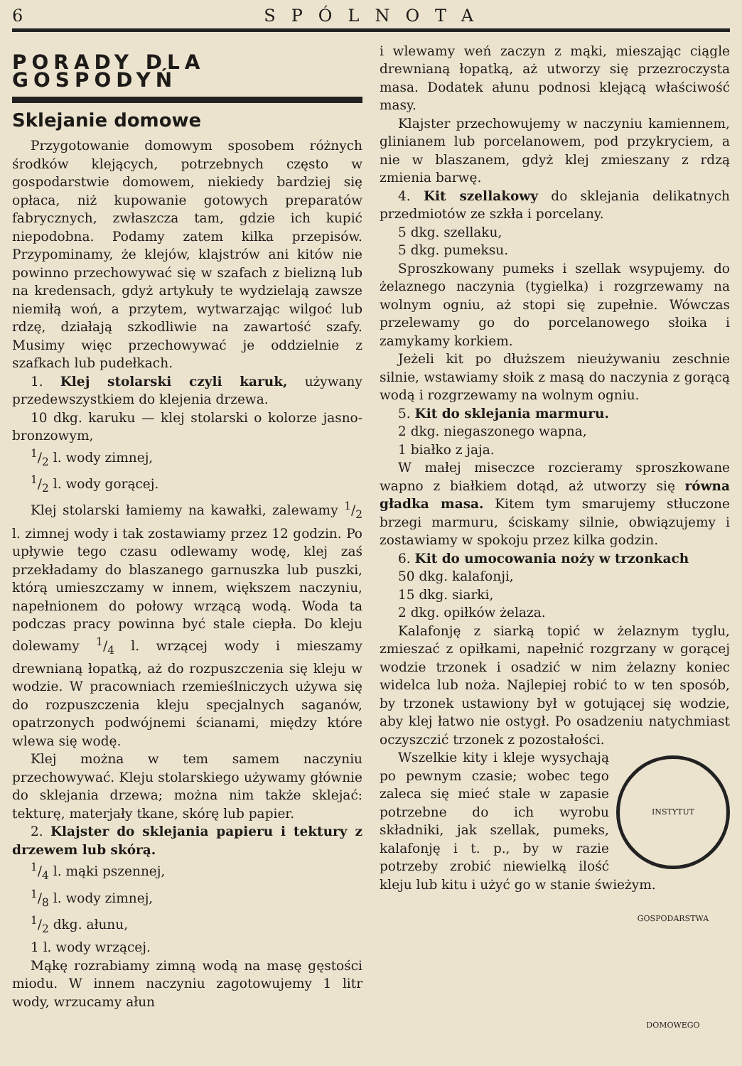6 SPÓLNOTA
PORADY DLA GOSPODYŃ
Sklejanie domowe
Przygotowanie domowym sposobem różnych środków klejących, potrzebnych często w gospodarstwie domowem, niekiedy bardziej się opłaca, niż kupowanie gotowych preparatów fabrycznych, zwłaszcza tam, gdzie ich kupić niepodobna. Podamy zatem kilka przepisów. Przypominamy, że klejów, klajstrów ani kitów nie powinno przechowywać się w szafach z bielizną lub na kredensach, gdyż artykuły te wydzielają zawsze niemiłą woń, a przytem, wytwarzając wilgoć lub rdzę, działają szkodliwie na zawartość szafy. Musimy więc przechowywać je oddzielnie z szafkach lub pudełkach.
1. Klej stolarski czyli karuk, używany przedewszystkiem do klejenia drzewa.
10 dkg. karuku — klej stolarski o kolorze jasno-bronzowym,
1/2 l. wody zimnej,
1/2 l. wody gorącej.
Klej stolarski łamiemy na kawałki, zalewamy 1/2 l. zimnej wody i tak zostawiamy przez 12 godzin. Po upływie tego czasu odlewamy wodę, klej zaś przekładamy do blaszanego garnuszka lub puszki, którą umieszczamy w innem, większem naczyniu, napełnionem do połowy wrzącą wodą. Woda ta podczas pracy powinna być stale ciepła. Do kleju dolewamy 1/4 l. wrzącej wody i mieszamy drewnianą łopatką, aż do rozpuszczenia się kleju w wodzie. W pracowniach rzemieślniczych używa się do rozpuszczenia kleju specjalnych saganów, opatrzonych podwójnemi ścianami, między które wlewa się wodę.
Klej można w tem samem naczyniu przechowywać. Kleju stolarskiego używamy głównie do sklejania drzewa; można nim także sklejać: tekturę, materjały tkane, skórę lub papier.
2. Klajster do sklejania papieru i tektury z drzewem lub skórą.
1/4 l. mąki pszennej,
1/8 l. wody zimnej,
1/2 dkg. ałunu,
1 l. wody wrzącej.
Mąkę rozrabiamy zimną wodą na masę gęstości miodu. W innem naczyniu zagotowujemy 1 litr wody, wrzucamy ałun
i wlewamy weń zaczyn z mąki, mieszając ciągle drewnianą łopatką, aż utworzy się przezroczysta masa. Dodatek ałunu podnosi klejącą właściwość masy.
Klajster przechowujemy w naczyniu kamiennem, glinianem lub porcelanowem, pod przykryciem, a nie w blaszanem, gdyż klej zmieszany z rdzą zmienia barwę.
4. Kit szellakowy do sklejania delikatnych przedmiotów ze szkła i porcelany.
5 dkg. szellaku,
5 dkg. pumeksu.
Sproszkowany pumeks i szellak wsypujemy. do żelaznego naczynia (tygielka) i rozgrzewamy na wolnym ogniu, aż stopi się zupełnie. Wówczas przelewamy go do porcelanowego słoika i zamykamy korkiem.
Jeżeli kit po dłuższem nieużywaniu zeschnie silnie, wstawiamy słoik z masą do naczynia z gorącą wodą i rozgrzewamy na wolnym ogniu.
5. Kit do sklejania marmuru.
2 dkg. niegaszonego wapna,
1 białko z jaja.
W małej miseczce rozcieramy sproszkowane wapno z białkiem dotąd, aż utworzy się równa gładka masa. Kitem tym smarujemy stłuczone brzegi marmuru, ściskamy silnie, obwiązujemy i zostawiamy w spokoju przez kilka godzin.
6. Kit do umocowania noży w trzonkach
50 dkg. kalafonji,
15 dkg. siarki,
2 dkg. opiłków żelaza.
Kalafonję z siarką topić w żelaznym tyglu, zmieszać z opiłkami, napełnić rozgrzany w gorącej wodzie trzonek i osadzić w nim żelazny koniec widelca lub noża. Najlepiej robić to w ten sposób, by trzonek ustawiony był w gotującej się wodzie, aby klej łatwo nie ostygł. Po osadzeniu natychmiast oczyszczić trzonek z pozostałości.
INSTYTUT GOSPODARSTWA DOMOWEGO
Wszelkie kity i kleje wysychają po pewnym czasie; wobec tego zaleca się mieć stale w zapasie potrzebne do ich wyrobu składniki, jak szellak, pumeks, kalafonję i t. p., by w razie potrzeby zrobić niewielką ilość kleju lub kitu i użyć go w stanie świeżym.